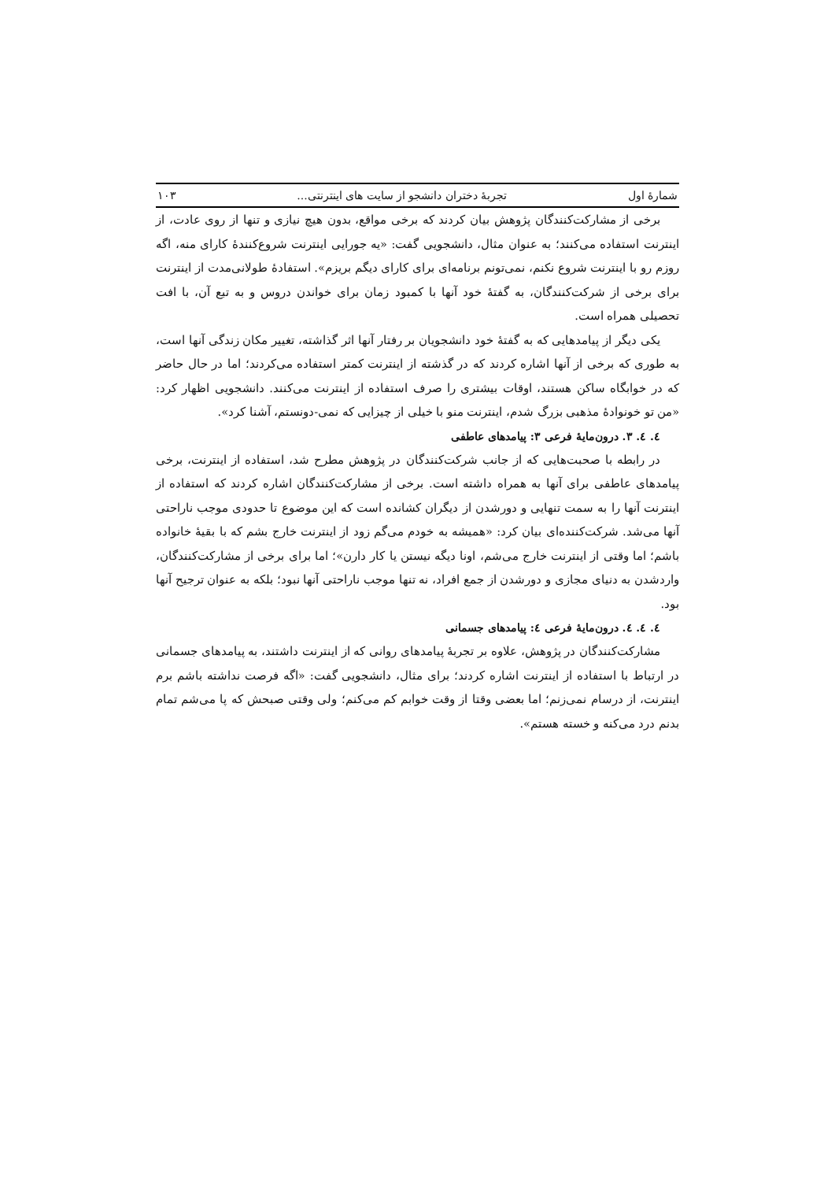شمارهٔ اول تجربهٔ دختران دانشجو از سایت های اینترنتی... ۱۰۳
برخی از مشارکت‌کنندگان پژوهش بیان کردند که برخی مواقع، بدون هیچ نیازی و تنها از روی عادت، از اینترنت استفاده می‌کنند؛ به عنوان مثال، دانشجویی گفت: «یه جورایی اینترنت شروع‌کنندهٔ کارای منه، اگه روزم رو با اینترنت شروع نکنم، نمی‌تونم برنامه‌ای برای کارای دیگم بریزم». استفادهٔ طولانی‌مدت از اینترنت برای برخی از شرکت‌کنندگان، به گفتهٔ خود آنها با کمبود زمان برای خواندن دروس و به تبع آن، با افت تحصیلی همراه است.
یکی دیگر از پیامدهایی که به گفتهٔ خود دانشجویان بر رفتار آنها اثر گذاشته، تغییر مکان زندگی آنها است، به طوری که برخی از آنها اشاره کردند که در گذشته از اینترنت کمتر استفاده می‌کردند؛ اما در حال حاضر که در خوابگاه ساکن هستند، اوقات بیشتری را صرف استفاده از اینترنت می‌کنند. دانشجویی اظهار کرد: «من تو خونوادهٔ مذهبی بزرگ شدم، اینترنت منو با خیلی از چیزایی که نمی-دونستم، آشنا کرد».
٤. ٤. ٣. درون‌مایهٔ فرعی ٣: پیامدهای عاطفی
در رابطه با صحبت‌هایی که از جانب شرکت‌کنندگان در پژوهش مطرح شد، استفاده از اینترنت، برخی پیامدهای عاطفی برای آنها به همراه داشته است. برخی از مشارکت‌کنندگان اشاره کردند که استفاده از اینترنت آنها را به سمت تنهایی و دورشدن از دیگران کشانده است که این موضوع تا حدودی موجب ناراحتی آنها می‌شد. شرکت‌کننده‌ای بیان کرد: «همیشه به خودم می‌گم زود از اینترنت خارج بشم که با بقیهٔ خانواده باشم؛ اما وقتی از اینترنت خارج می‌شم، اونا دیگه نیستن یا کار دارن»؛ اما برای برخی از مشارکت‌کنندگان، واردشدن به دنیای مجازی و دورشدن از جمع افراد، نه تنها موجب ناراحتی آنها نبود؛ بلکه به عنوان ترجیح آنها بود.
٤. ٤. ٤. درون‌مایهٔ فرعی ٤: پیامدهای جسمانی
مشارکت‌کنندگان در پژوهش، علاوه بر تجربهٔ پیامدهای روانی که از اینترنت داشتند، به پیامدهای جسمانی در ارتباط با استفاده از اینترنت اشاره کردند؛ برای مثال، دانشجویی گفت: «اگه فرصت نداشته باشم برم اینترنت، از درسام نمی‌زنم؛ اما بعضی وقتا از وقت خوابم کم می‌کنم؛ ولی وقتی صبحش که پا می‌شم تمام بدنم درد می‌کنه و خسته هستم».